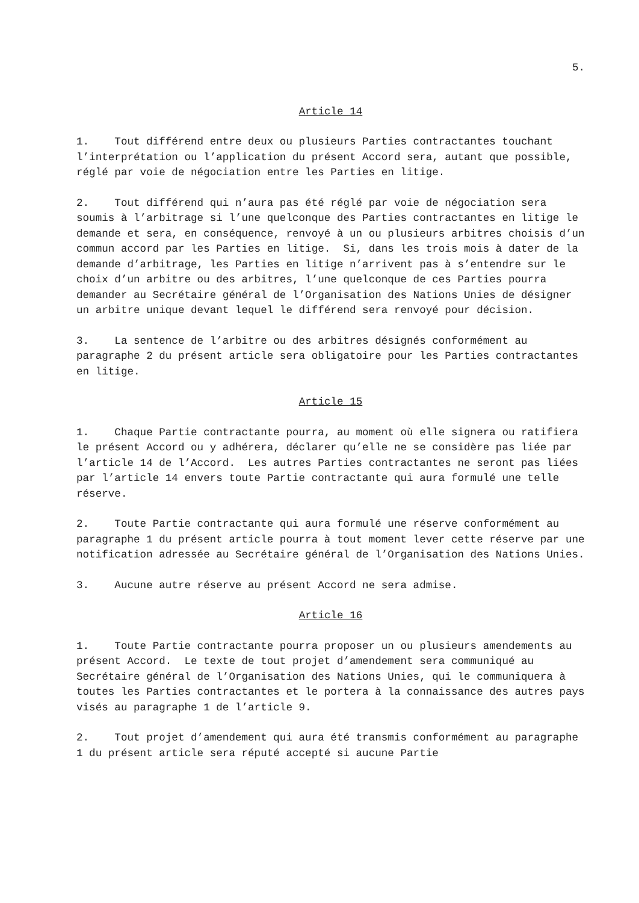5.
Article 14
1. Tout différend entre deux ou plusieurs Parties contractantes touchant l’interprétation ou l’application du présent Accord sera, autant que possible, réglé par voie de négociation entre les Parties en litige.
2. Tout différend qui n’aura pas été réglé par voie de négociation sera soumis à l’arbitrage si l’une quelconque des Parties contractantes en litige le demande et sera, en conséquence, renvoyé à un ou plusieurs arbitres choisis d’un commun accord par les Parties en litige. Si, dans les trois mois à dater de la demande d’arbitrage, les Parties en litige n’arrivent pas à s’entendre sur le choix d’un arbitre ou des arbitres, l’une quelconque de ces Parties pourra demander au Secrétaire général de l’Organisation des Nations Unies de désigner un arbitre unique devant lequel le différend sera renvoyé pour décision.
3. La sentence de l’arbitre ou des arbitres désignés conformément au paragraphe 2 du présent article sera obligatoire pour les Parties contractantes en litige.
Article 15
1. Chaque Partie contractante pourra, au moment où elle signera ou ratifiera le présent Accord ou y adhérera, déclarer qu’elle ne se considère pas liée par l’article 14 de l’Accord. Les autres Parties contractantes ne seront pas liées par l’article 14 envers toute Partie contractante qui aura formulé une telle réserve.
2. Toute Partie contractante qui aura formulé une réserve conformément au paragraphe 1 du présent article pourra à tout moment lever cette réserve par une notification adressée au Secrétaire général de l’Organisation des Nations Unies.
3. Aucune autre réserve au présent Accord ne sera admise.
Article 16
1. Toute Partie contractante pourra proposer un ou plusieurs amendements au présent Accord. Le texte de tout projet d’amendement sera communiqué au Secrétaire général de l’Organisation des Nations Unies, qui le communiquera à toutes les Parties contractantes et le portera à la connaissance des autres pays visés au paragraphe 1 de l’article 9.
2. Tout projet d’amendement qui aura été transmis conformément au paragraphe 1 du présent article sera réputé accepté si aucune Partie